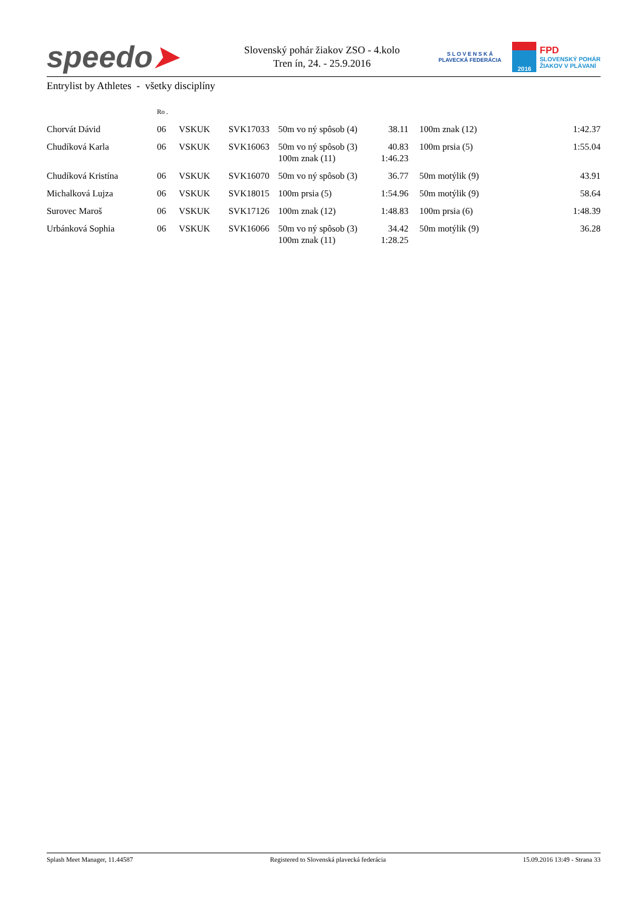speedo➤
Slovenský pohár žiakov ZSO - 4.kolo
Tren ín, 24. - 25.9.2016
S L O V E N S K Á
PLAVECKÁ FEDERÁCIA
2016
FPD
SLOVENSKÝ POHÁR
ŽIAKOV V PLÁVANÍ
Entrylist by Athletes - všetky disciplíny
| | Ro . | | | | | | | |
| Chorvát Dávid | 06 | VSKUK | SVK17033 | 50m vo ný spôsob (4) | 38.11 | | 100m znak (12) | 1:42.37 |
| Chudíková Karla | 06 | VSKUK | SVK16063 | 50m vo ný spôsob (3) 100m znak (11) | 40.83 1:46.23 | | 100m prsia (5) | 1:55.04 |
| Chudíková Kristína | 06 | VSKUK | SVK16070 | 50m vo ný spôsob (3) | 36.77 | | 50m motýlik (9) | 43.91 |
| Michalková Lujza | 06 | VSKUK | SVK18015 | 100m prsia (5) | 1:54.96 | | 50m motýlik (9) | 58.64 |
| Surovec Maroš | 06 | VSKUK | SVK17126 | 100m znak (12) | 1:48.83 | | 100m prsia (6) | 1:48.39 |
| Urbánková Sophia | 06 | VSKUK | SVK16066 | 50m vo ný spôsob (3) 100m znak (11) | 34.42 1:28.25 | | 50m motýlik (9) | 36.28 |
Splash Meet Manager, 11.44587 Registered to Slovenská plavecká federácia 15.09.2016 13:49 - Strana 33